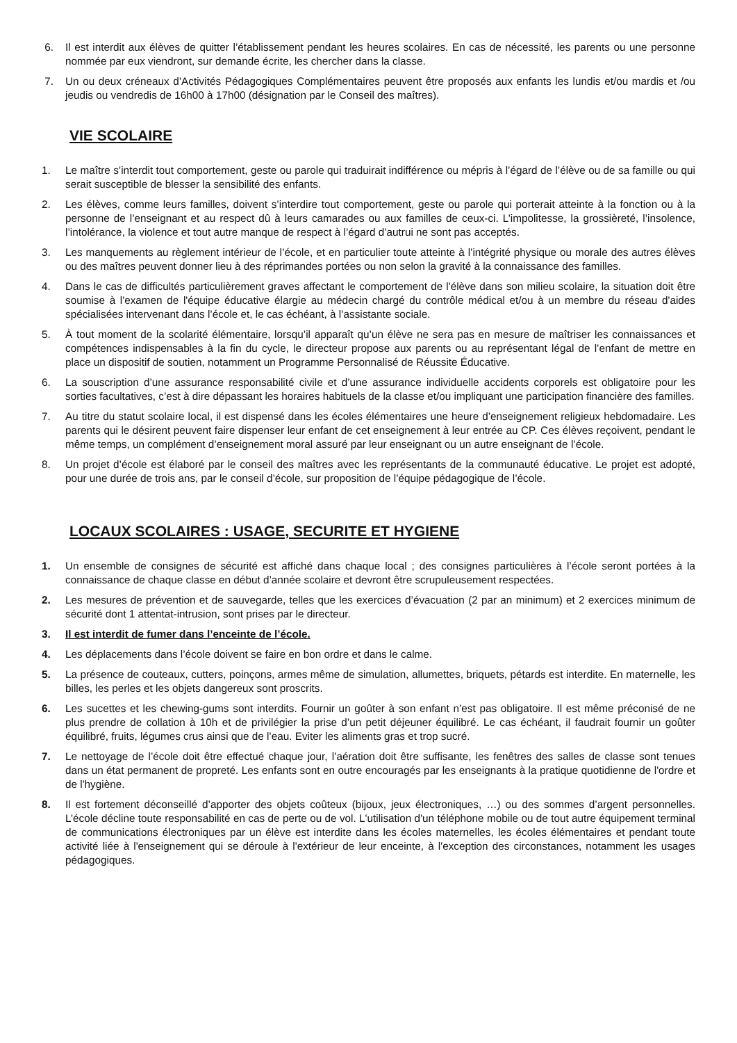6. Il est interdit aux élèves de quitter l’établissement pendant les heures scolaires. En cas de nécessité, les parents ou une personne nommée par eux viendront, sur demande écrite, les chercher dans la classe.
7. Un ou deux créneaux d’Activités Pédagogiques Complémentaires peuvent être proposés aux enfants les lundis et/ou mardis et /ou jeudis ou vendredis de 16h00 à 17h00 (désignation par le Conseil des maîtres).
VIE SCOLAIRE
1. Le maître s’interdit tout comportement, geste ou parole qui traduirait indifférence ou mépris à l’égard de l’élève ou de sa famille ou qui serait susceptible de blesser la sensibilité des enfants.
2. Les élèves, comme leurs familles, doivent s’interdire tout comportement, geste ou parole qui porterait atteinte à la fonction ou à la personne de l’enseignant et au respect dû à leurs camarades ou aux familles de ceux-ci. L’impolitesse, la grossièreté, l’insolence, l’intolérance, la violence et tout autre manque de respect à l’égard d’autrui ne sont pas acceptés.
3. Les manquements au règlement intérieur de l’école, et en particulier toute atteinte à l’intégrité physique ou morale des autres élèves ou des maîtres peuvent donner lieu à des réprimandes portées ou non selon la gravité à la connaissance des familles.
4. Dans le cas de difficultés particulièrement graves affectant le comportement de l'élève dans son milieu scolaire, la situation doit être soumise à l'examen de l'équipe éducative élargie au médecin chargé du contrôle médical et/ou à un membre du réseau d'aides spécialisées intervenant dans l’école et, le cas échéant, à l’assistante sociale.
5. À tout moment de la scolarité élémentaire, lorsqu’il apparaît qu’un élève ne sera pas en mesure de maîtriser les connaissances et compétences indispensables à la fin du cycle, le directeur propose aux parents ou au représentant légal de l’enfant de mettre en place un dispositif de soutien, notamment un Programme Personnalisé de Réussite Éducative.
6. La souscription d’une assurance responsabilité civile et d’une assurance individuelle accidents corporels est obligatoire pour les sorties facultatives, c’est à dire dépassant les horaires habituels de la classe et/ou impliquant une participation financière des familles.
7. Au titre du statut scolaire local, il est dispensé dans les écoles élémentaires une heure d’enseignement religieux hebdomadaire. Les parents qui le désirent peuvent faire dispenser leur enfant de cet enseignement à leur entrée au CP. Ces élèves reçoivent, pendant le même temps, un complément d’enseignement moral assuré par leur enseignant ou un autre enseignant de l’école.
8. Un projet d’école est élaboré par le conseil des maîtres avec les représentants de la communauté éducative. Le projet est adopté, pour une durée de trois ans, par le conseil d’école, sur proposition de l’équipe pédagogique de l’école.
LOCAUX SCOLAIRES : USAGE, SECURITE ET HYGIENE
1. Un ensemble de consignes de sécurité est affiché dans chaque local ; des consignes particulières à l’école seront portées à la connaissance de chaque classe en début d’année scolaire et devront être scrupuleusement respectées.
2. Les mesures de prévention et de sauvegarde, telles que les exercices d’évacuation (2 par an minimum) et 2 exercices minimum de sécurité dont 1 attentat-intrusion, sont prises par le directeur.
3. Il est interdit de fumer dans l’enceinte de l’école.
4. Les déplacements dans l’école doivent se faire en bon ordre et dans le calme.
5. La présence de couteaux, cutters, poinçons, armes même de simulation, allumettes, briquets, pétards est interdite. En maternelle, les billes, les perles et les objets dangereux sont proscrits.
6. Les sucettes et les chewing-gums sont interdits. Fournir un goûter à son enfant n’est pas obligatoire. Il est même préconisé de ne plus prendre de collation à 10h et de privilégier la prise d’un petit déjeuner équilibré. Le cas échéant, il faudrait fournir un goûter équilibré, fruits, légumes crus ainsi que de l’eau. Eviter les aliments gras et trop sucré.
7. Le nettoyage de l’école doit être effectué chaque jour, l’aération doit être suffisante, les fenêtres des salles de classe sont tenues dans un état permanent de propreté. Les enfants sont en outre encouragés par les enseignants à la pratique quotidienne de l'ordre et de l'hygiène.
8. Il est fortement déconseillé d’apporter des objets coûteux (bijoux, jeux électroniques, …) ou des sommes d’argent personnelles. L’école décline toute responsabilité en cas de perte ou de vol. L'utilisation d'un téléphone mobile ou de tout autre équipement terminal de communications électroniques par un élève est interdite dans les écoles maternelles, les écoles élémentaires et pendant toute activité liée à l'enseignement qui se déroule à l'extérieur de leur enceinte, à l'exception des circonstances, notamment les usages pédagogiques.